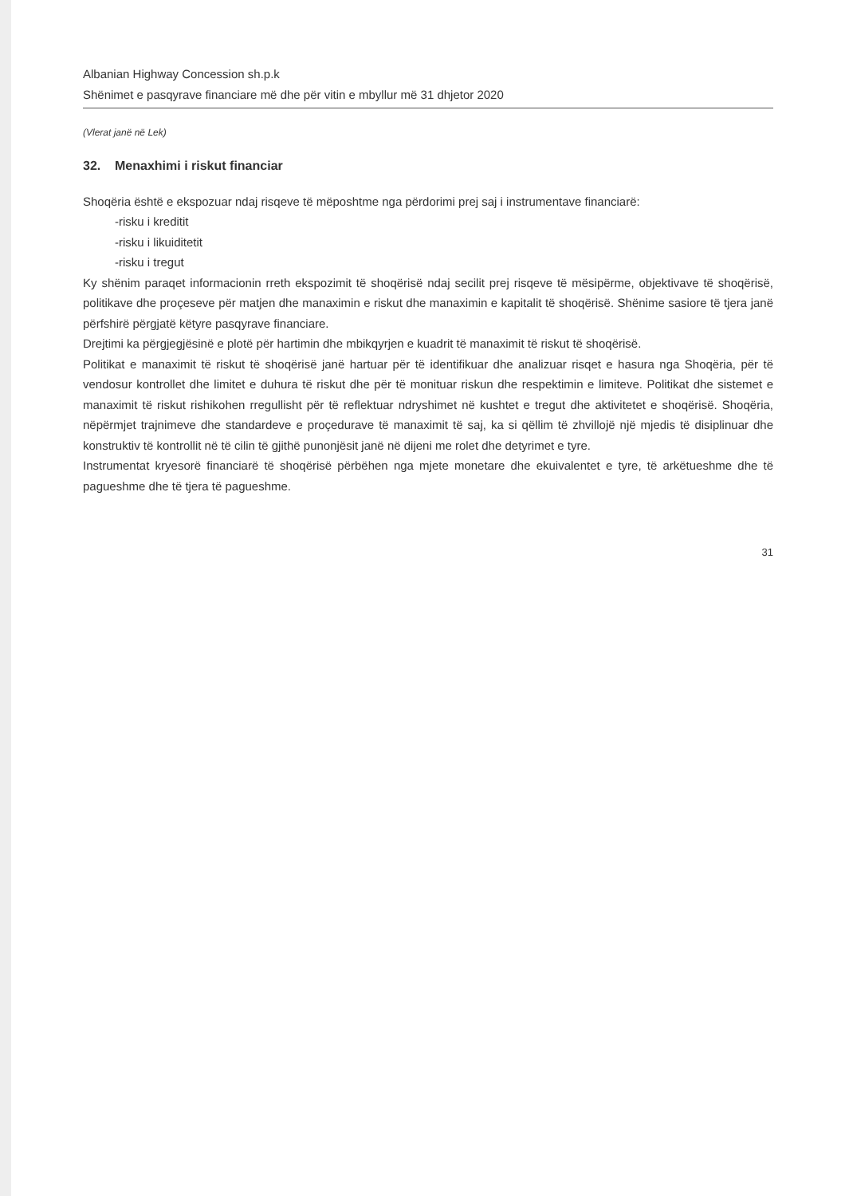Albanian Highway Concession sh.p.k
Shënimet e pasqyrave financiare më dhe për vitin e mbyllur më 31 dhjetor 2020
(Vlerat janë në Lek)
32. Menaxhimi i riskut financiar
Shoqëria është e ekspozuar ndaj risqeve të mëposhtme nga përdorimi prej saj i instrumentave financiarë:
-risku i kreditit
-risku i likuiditetit
-risku i tregut
Ky shënim paraqet informacionin rreth ekspozimit të shoqërisë ndaj secilit prej risqeve të mësipërme, objektivave të shoqërisë, politikave dhe proçeseve për matjen dhe manaximin e riskut dhe manaximin e kapitalit të shoqërisë. Shënime sasiore të tjera janë përfshirë përgjatë këtyre pasqyrave financiare.
Drejtimi ka përgjegjësinë e plotë për hartimin dhe mbikqyrjen e kuadrit të manaximit të riskut të shoqërisë.
Politikat e manaximit të riskut të shoqërisë janë hartuar për të identifikuar dhe analizuar risqet e hasura nga Shoqëria, për të vendosur kontrollet dhe limitet e duhura të riskut dhe për të monituar riskun dhe respektimin e limiteve. Politikat dhe sistemet e manaximit të riskut rishikohen rregullisht për të reflektuar ndryshimet në kushtet e tregut dhe aktivitetet e shoqërisë. Shoqëria, nëpërmjet trajnimeve dhe standardeve e proçedurave të manaximit të saj, ka si qëllim të zhvillojë një mjedis të disiplinuar dhe konstruktiv të kontrollit në të cilin të gjithë punonjësit janë në dijeni me rolet dhe detyrimet e tyre.
Instrumentat kryesorë financiarë të shoqërisë përbëhen nga mjete monetare dhe ekuivalentet e tyre, të arkëtueshme dhe të pagueshme dhe të tjera të pagueshme.
31